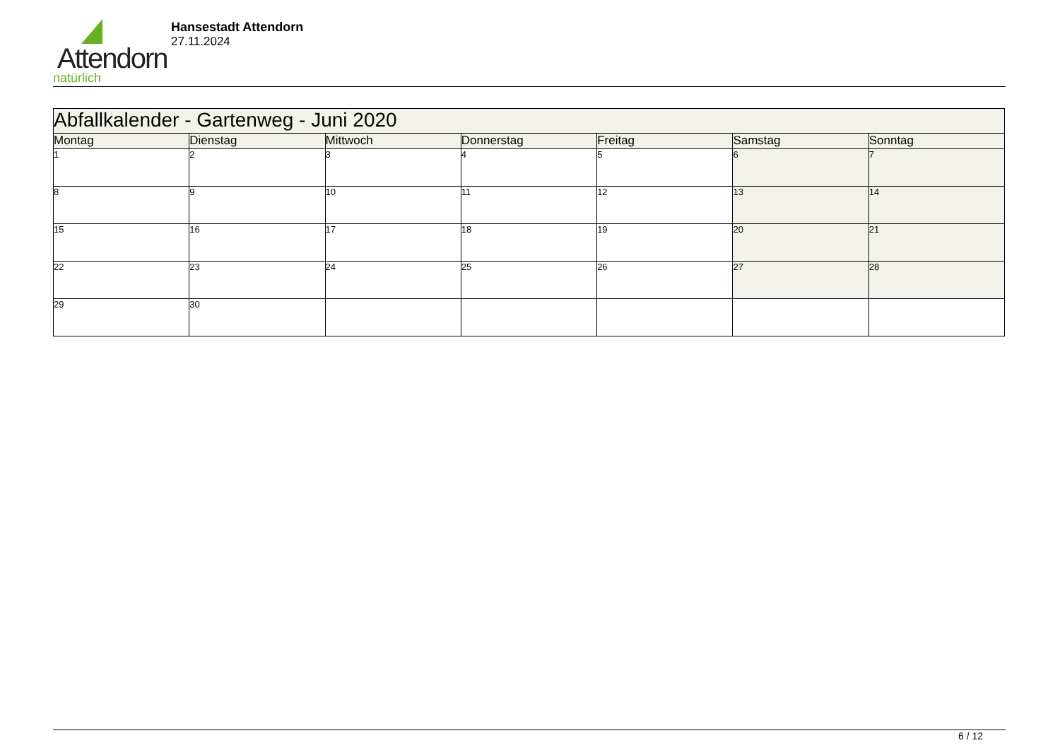Attendorn
natürlich
Hansestadt Attendorn
27.11.2024
| Abfallkalender - Gartenweg - Juni 2020 | | | | | | |
| Montag | Dienstag | Mittwoch | Donnerstag | Freitag | Samstag | Sonntag |
| 1 | 2 | 3 | 4 | 5 | 6 | 7 |
| 8 | 9 | 10 | 11 | 12 | 13 | 14 |
| 15 | 16 | 17 | 18 | 19 | 20 | 21 |
| 22 | 23 | 24 | 25 | 26 | 27 | 28 |
| 29 | 30 | | | | | |
6 / 12